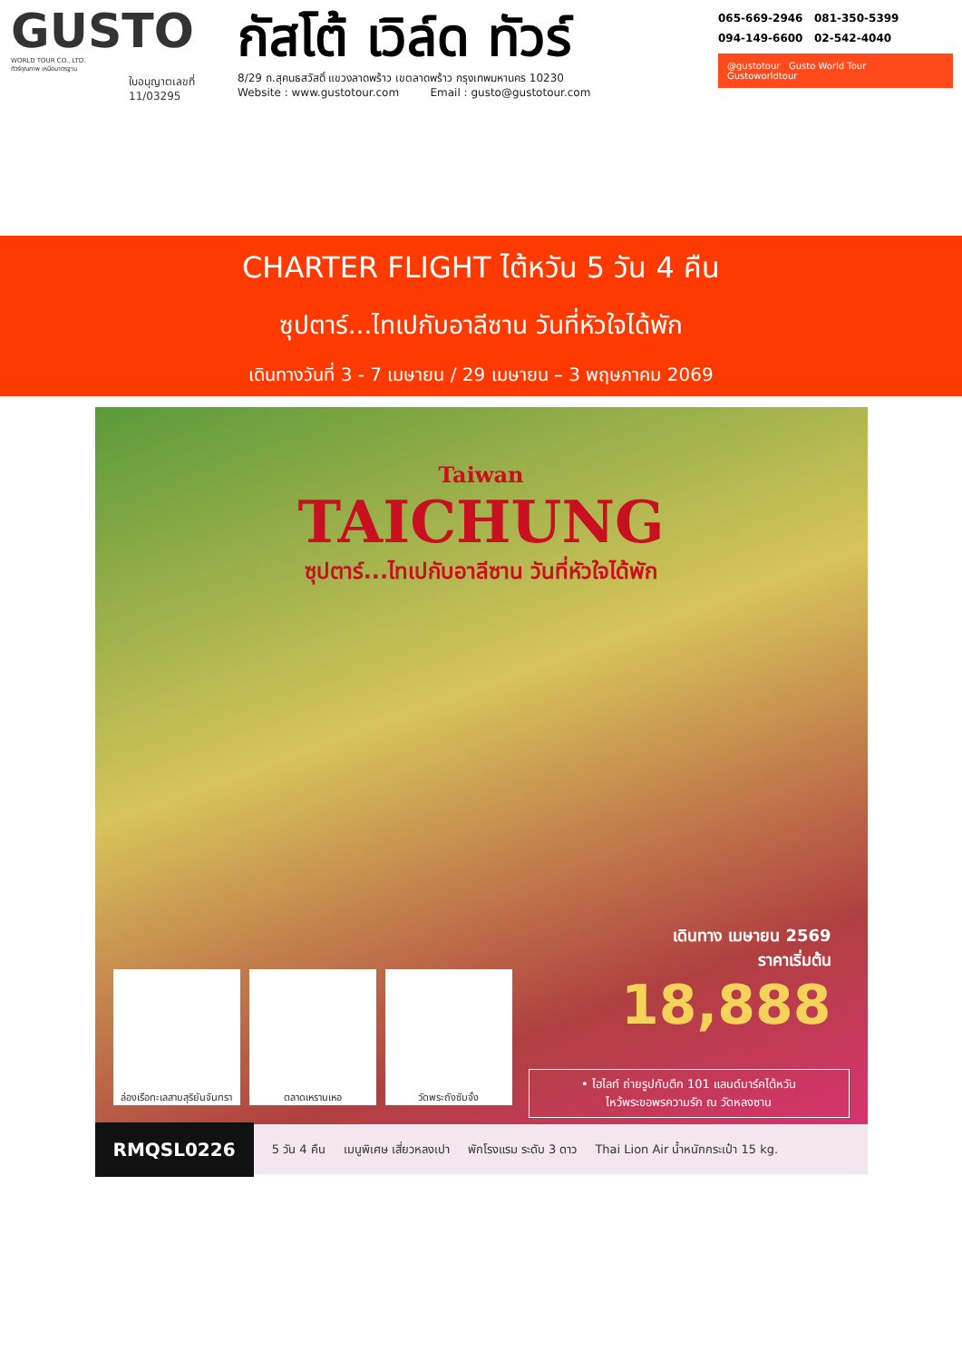GUSTO
WORLD TOUR CO., LTD.
ทัวร์คุณภาพ เหนือมาตรฐาน
ใบอนุญาตเลขที่
11/03295
กัสโต้ เวิล์ด ทัวร์
8/29 ถ.สุคนธสวัสดิ์ แขวงลาดพร้าว เขตลาดพร้าว กรุงเทพมหานคร 10230
Website : www.gustotour.com Email : gusto@gustotour.com
065-669-2946 081-350-5399
094-149-6600 02-542-4040
@gustotour Gusto World Tour Gustoworldtour
CHARTER FLIGHT ไต้หวัน 5 วัน 4 คืน
ซุปตาร์...ไทเปกับอาลีซาน วันที่หัวใจได้พัก
เดินทางวันที่ 3 - 7 เมษายน / 29 เมษายน – 3 พฤษภาคม 2069
Taiwan
TAICHUNG
ซุปตาร์...ไทเปกับอาลีซาน วันที่หัวใจได้พัก
เดินทาง เมษายน 2569
ราคาเริ่มต้น
18,888
ล่องเรือทะเลสาบสุริยันจันทรา
ตลาดเหรานเหอ วัดพระถังซัมจั๋ง
• ไฮไลท์ ถ่ายรูปกับตึก 101 แลนด์มาร์คไต้หวัน
ไหว้พระขอพรความรัก ณ วัดหลงซาน
RMQSL0226 5 วัน 4 คืน เมนูพิเศษ เสี่ยวหลงเปา พักโรงแรม ระดับ 3 ดาว Thai Lion Air น้ำหนักกระเป๋า 15 kg.